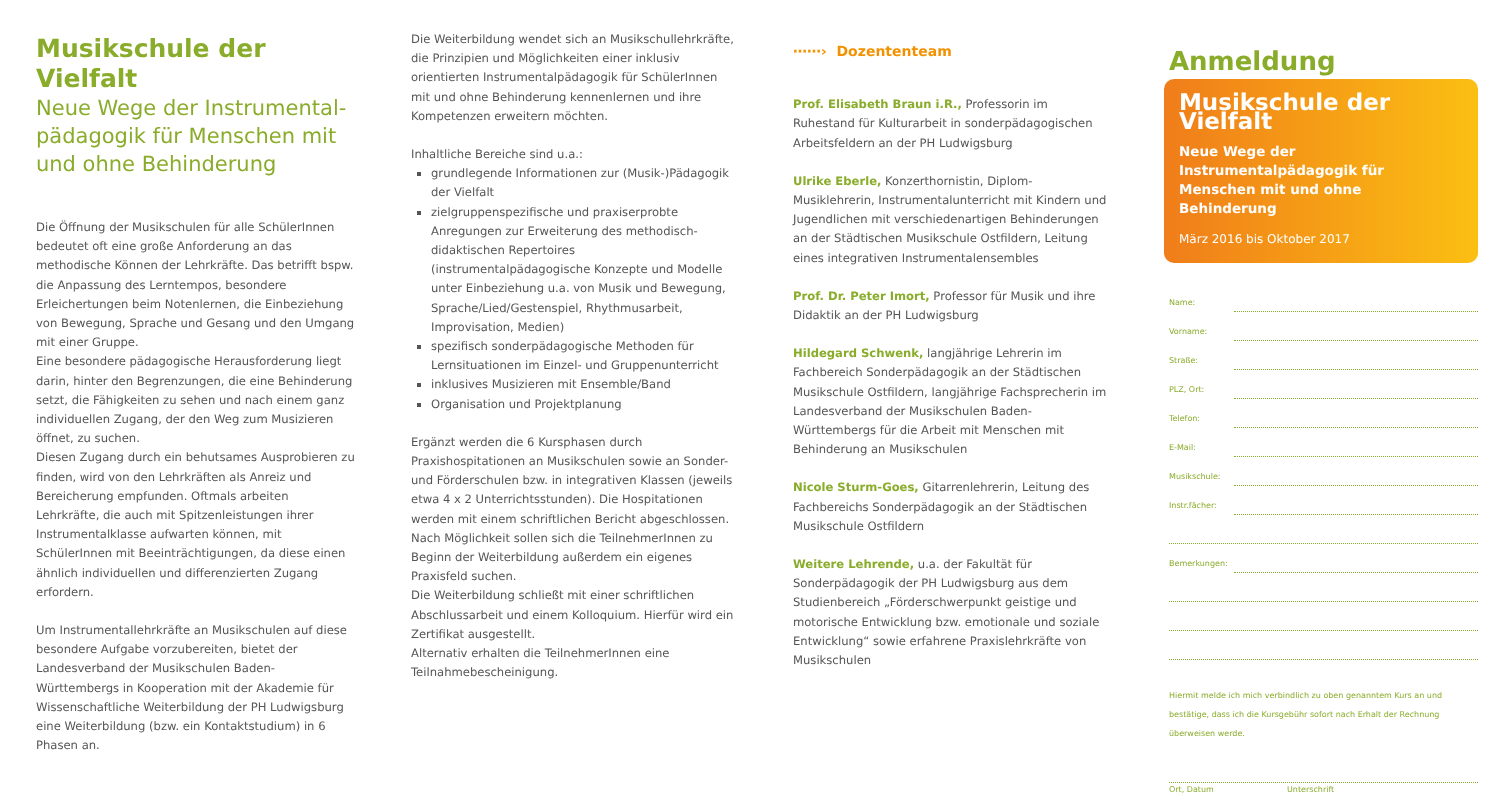Musikschule der Vielfalt
Neue Wege der Instrumental-pädagogik für Menschen mit und ohne Behinderung
Die Öffnung der Musikschulen für alle SchülerInnen bedeutet oft eine große Anforderung an das methodische Können der Lehrkräfte. Das betrifft bspw. die Anpassung des Lerntempos, besondere Erleichertungen beim Notenlernen, die Einbeziehung von Bewegung, Sprache und Gesang und den Umgang mit einer Gruppe.
Eine besondere pädagogische Herausforderung liegt darin, hinter den Begrenzungen, die eine Behinderung setzt, die Fähigkeiten zu sehen und nach einem ganz individuellen Zugang, der den Weg zum Musizieren öffnet, zu suchen.
Diesen Zugang durch ein behutsames Ausprobieren zu finden, wird von den Lehrkräften als Anreiz und Bereicherung empfunden. Oftmals arbeiten Lehrkräfte, die auch mit Spitzenleistungen ihrer Instrumentalklasse aufwarten können, mit SchülerInnen mit Beeinträchtigungen, da diese einen ähnlich individuellen und differenzierten Zugang erfordern.
Um Instrumentallehrkräfte an Musikschulen auf diese besondere Aufgabe vorzubereiten, bietet der Landesverband der Musikschulen Baden-Württembergs in Kooperation mit der Akademie für Wissenschaftliche Weiterbildung der PH Ludwigsburg eine Weiterbildung (bzw. ein Kontaktstudium) in 6 Phasen an.
Die Weiterbildung wendet sich an Musikschullehrkräfte, die Prinzipien und Möglichkeiten einer inklusiv orientierten Instrumentalpädagogik für SchülerInnen mit und ohne Behinderung kennenlernen und ihre Kompetenzen erweitern möchten.
Inhaltliche Bereiche sind u.a.:
grundlegende Informationen zur (Musik-)Pädagogik der Vielfalt
zielgruppenspezifische und praxiserprobte Anregungen zur Erweiterung des methodisch-didaktischen Repertoires (instrumentalpädagogische Konzepte und Modelle unter Einbeziehung u.a. von Musik und Bewegung, Sprache/Lied/Gestenspiel, Rhythmusarbeit, Improvisation, Medien)
spezifisch sonderpädagogische Methoden für Lernsituationen im Einzel- und Gruppenunterricht
inklusives Musizieren mit Ensemble/Band
Organisation und Projektplanung
Ergänzt werden die 6 Kursphasen durch Praxishospitationen an Musikschulen sowie an Sonder- und Förderschulen bzw. in integrativen Klassen (jeweils etwa 4 x 2 Unterrichtsstunden). Die Hospitationen werden mit einem schriftlichen Bericht abgeschlossen.
Nach Möglichkeit sollen sich die TeilnehmerInnen zu Beginn der Weiterbildung außerdem ein eigenes Praxisfeld suchen.
Die Weiterbildung schließt mit einer schriftlichen Abschlussarbeit und einem Kolloquium. Hierfür wird ein Zertifikat ausgestellt.
Alternativ erhalten die TeilnehmerInnen eine Teilnahmebescheinigung.
⋯⋯› Dozententeam
Prof. Elisabeth Braun i.R., Professorin im Ruhestand für Kulturarbeit in sonderpädagogischen Arbeitsfeldern an der PH Ludwigsburg
Ulrike Eberle, Konzerthornistin, Diplom-Musiklehrerin, Instrumentalunterricht mit Kindern und Jugendlichen mit verschiedenartigen Behinderungen an der Städtischen Musikschule Ostfildern, Leitung eines integrativen Instrumentalensembles
Prof. Dr. Peter Imort, Professor für Musik und ihre Didaktik an der PH Ludwigsburg
Hildegard Schwenk, langjährige Lehrerin im Fachbereich Sonderpädagogik an der Städtischen Musikschule Ostfildern, langjährige Fachsprecherin im Landesverband der Musikschulen Baden-Württembergs für die Arbeit mit Menschen mit Behinderung an Musikschulen
Nicole Sturm-Goes, Gitarrenlehrerin, Leitung des Fachbereichs Sonderpädagogik an der Städtischen Musikschule Ostfildern
Weitere Lehrende, u.a. der Fakultät für Sonderpädagogik der PH Ludwigsburg aus dem Studienbereich „Förderschwerpunkt geistige und motorische Entwicklung bzw. emotionale und soziale Entwicklung“ sowie erfahrene Praxislehrkräfte von Musikschulen
Anmeldung
Musikschule der Vielfalt
Neue Wege der Instrumentalpädagogik für Menschen mit und ohne Behinderung
März 2016 bis Oktober 2017
Name:
Vorname:
Straße:
PLZ, Ort:
Telefon:
E-Mail:
Musikschule:
Instr.fächer:
Bemerkungen:
Hiermit melde ich mich verbindlich zu oben genanntem Kurs an und bestätige, dass ich die Kursgebühr sofort nach Erhalt der Rechnung überweisen werde.
Ort, Datum Unterschrift